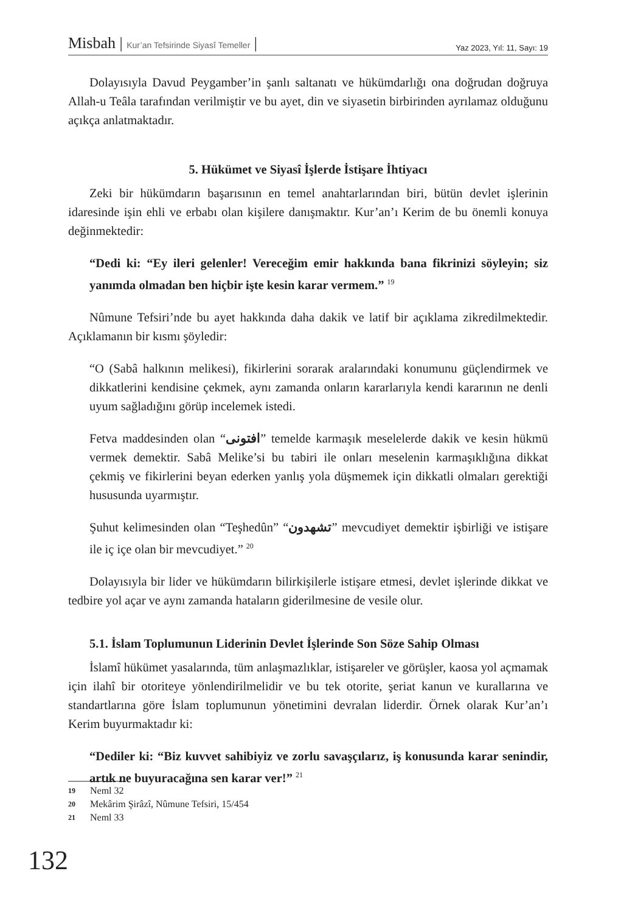Misbah | Kur’an Tefsirinde Siyasî Temeller |
Yaz 2023, Yıl: 11, Sayı: 19
Dolayısıyla Davud Peygamber’in şanlı saltanatı ve hükümdarlığı ona doğrudan doğruya Allah-u Teâla tarafından verilmiştir ve bu ayet, din ve siyasetin birbirinden ayrılamaz olduğunu açıkça anlatmaktadır.
5. Hükümet ve Siyasî İşlerde İstişare İhtiyacı
Zeki bir hükümdarın başarısının en temel anahtarlarından biri, bütün devlet işlerinin idaresinde işin ehli ve erbabı olan kişilere danışmaktır. Kur’an’ı Kerim de bu önemli konuya değinmektedir:
“Dedi ki: “Ey ileri gelenler! Vereceğim emir hakkında bana fikrinizi söyleyin; siz yanımda olmadan ben hiçbir işte kesin karar vermem.” <sup>19</sup>
Nûmune Tefsiri’nde bu ayet hakkında daha dakik ve latif bir açıklama zikredilmektedir. Açıklamanın bir kısmı şöyledir:
“O (Sabâ halkının melikesi), fikirlerini sorarak aralarındaki konumunu güçlendirmek ve dikkatlerini kendisine çekmek, aynı zamanda onların kararlarıyla kendi kararının ne denli uyum sağladığını görüp incelemek istedi.
Fetva maddesinden olan “افتونی” temelde karmaşık meselelerde dakik ve kesin hükmü vermek demektir. Sabâ Melike’si bu tabiri ile onları meselenin karmaşıklığına dikkat çekmiş ve fikirlerini beyan ederken yanlış yola düşmemek için dikkatli olmaları gerektiği hususunda uyarmıştır.
Şuhut kelimesinden olan “Teşhedûn” “تشهدون” mevcudiyet demektir işbirliği ve istişare ile iç içe olan bir mevcudiyet.” <sup>20</sup>
Dolayısıyla bir lider ve hükümdarın bilirkişilerle istişare etmesi, devlet işlerinde dikkat ve tedbire yol açar ve aynı zamanda hataların giderilmesine de vesile olur.
5.1. İslam Toplumunun Liderinin Devlet İşlerinde Son Söze Sahip Olması
İslamî hükümet yasalarında, tüm anlaşmazlıklar, istişareler ve görüşler, kaosa yol açmamak için ilahî bir otoriteye yönlendirilmelidir ve bu tek otorite, şeriat kanun ve kurallarına ve standartlarına göre İslam toplumunun yönetimini devralan liderdir. Örnek olarak Kur’an’ı Kerim buyurmaktadır ki:
“Dediler ki: “Biz kuvvet sahibiyiz ve zorlu savaşçılarız, iş konusunda karar senindir, artık ne buyuracağına sen karar ver!” <sup>21</sup>
19 Neml 32
20 Mekârim Şirâzî, Nûmune Tefsiri, 15/454
21 Neml 33
132